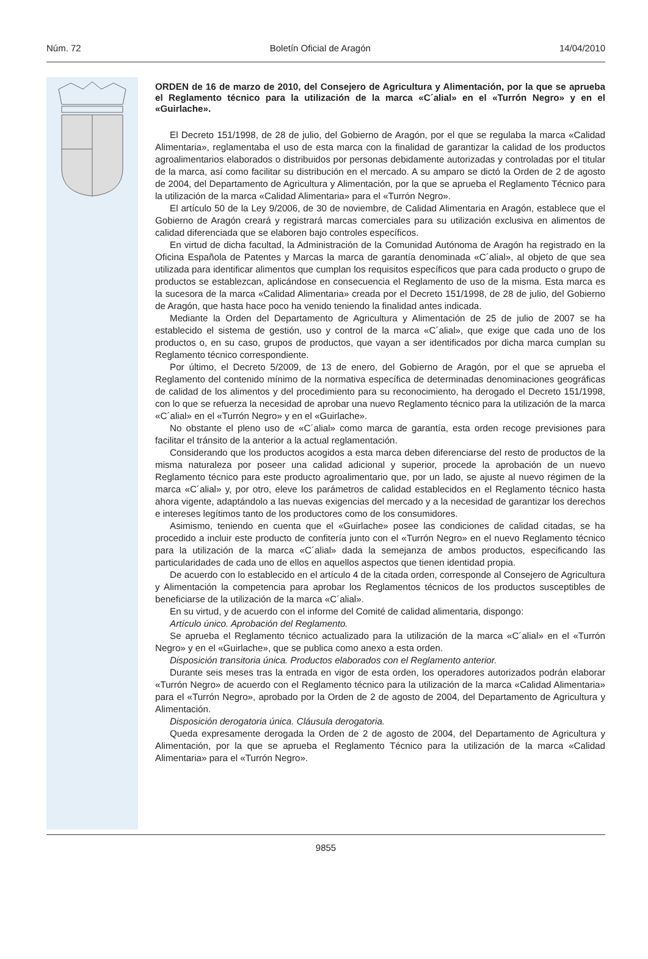Núm. 72 Boletín Oficial de Aragón 14/04/2010
ORDEN de 16 de marzo de 2010, del Consejero de Agricultura y Alimentación, por la que se aprueba el Reglamento técnico para la utilización de la marca «C´alial» en el «Turrón Negro» y en el «Guirlache».
El Decreto 151/1998, de 28 de julio, del Gobierno de Aragón, por el que se regulaba la marca «Calidad Alimentaria», reglamentaba el uso de esta marca con la finalidad de garantizar la calidad de los productos agroalimentarios elaborados o distribuidos por personas debidamente autorizadas y controladas por el titular de la marca, así como facilitar su distribución en el mercado. A su amparo se dictó la Orden de 2 de agosto de 2004, del Departamento de Agricultura y Alimentación, por la que se aprueba el Reglamento Técnico para la utilización de la marca «Calidad Alimentaria» para el «Turrón Negro».
El artículo 50 de la Ley 9/2006, de 30 de noviembre, de Calidad Alimentaria en Aragón, establece que el Gobierno de Aragón creará y registrará marcas comerciales para su utilización exclusiva en alimentos de calidad diferenciada que se elaboren bajo controles específicos.
En virtud de dicha facultad, la Administración de la Comunidad Autónoma de Aragón ha registrado en la Oficina Española de Patentes y Marcas la marca de garantía denominada «C´alial», al objeto de que sea utilizada para identificar alimentos que cumplan los requisitos específicos que para cada producto o grupo de productos se establezcan, aplicándose en consecuencia el Reglamento de uso de la misma. Esta marca es la sucesora de la marca «Calidad Alimentaria» creada por el Decreto 151/1998, de 28 de julio, del Gobierno de Aragón, que hasta hace poco ha venido teniendo la finalidad antes indicada.
Mediante la Orden del Departamento de Agricultura y Alimentación de 25 de julio de 2007 se ha establecido el sistema de gestión, uso y control de la marca «C´alial», que exige que cada uno de los productos o, en su caso, grupos de productos, que vayan a ser identificados por dicha marca cumplan su Reglamento técnico correspondiente.
Por último, el Decreto 5/2009, de 13 de enero, del Gobierno de Aragón, por el que se aprueba el Reglamento del contenido mínimo de la normativa específica de determinadas denominaciones geográficas de calidad de los alimentos y del procedimiento para su reconocimiento, ha derogado el Decreto 151/1998, con lo que se refuerza la necesidad de aprobar una nuevo Reglamento técnico para la utilización de la marca «C´alial» en el «Turrón Negro» y en el «Guirlache».
No obstante el pleno uso de «C´alial» como marca de garantía, esta orden recoge previsiones para facilitar el tránsito de la anterior a la actual reglamentación.
Considerando que los productos acogidos a esta marca deben diferenciarse del resto de productos de la misma naturaleza por poseer una calidad adicional y superior, procede la aprobación de un nuevo Reglamento técnico para este producto agroalimentario que, por un lado, se ajuste al nuevo régimen de la marca «C´alial» y, por otro, eleve los parámetros de calidad establecidos en el Reglamento técnico hasta ahora vigente, adaptándolo a las nuevas exigencias del mercado y a la necesidad de garantizar los derechos e intereses legítimos tanto de los productores como de los consumidores.
Asimismo, teniendo en cuenta que el «Guirlache» posee las condiciones de calidad citadas, se ha procedido a incluir este producto de confitería junto con el «Turrón Negro» en el nuevo Reglamento técnico para la utilización de la marca «C´alial» dada la semejanza de ambos productos, especificando las particularidades de cada uno de ellos en aquellos aspectos que tienen identidad propia.
De acuerdo con lo establecido en el artículo 4 de la citada orden, corresponde al Consejero de Agricultura y Alimentación la competencia para aprobar los Reglamentos técnicos de los productos susceptibles de beneficiarse de la utilización de la marca «C´alial».
En su virtud, y de acuerdo con el informe del Comité de calidad alimentaria, dispongo:
Artículo único. Aprobación del Reglamento.
Se aprueba el Reglamento técnico actualizado para la utilización de la marca «C´alial» en el «Turrón Negro» y en el «Guirlache», que se publica como anexo a esta orden.
Disposición transitoria única. Productos elaborados con el Reglamento anterior.
Durante seis meses tras la entrada en vigor de esta orden, los operadores autorizados podrán elaborar «Turrón Negro» de acuerdo con el Reglamento técnico para la utilización de la marca «Calidad Alimentaria» para el «Turrón Negro», aprobado por la Orden de 2 de agosto de 2004, del Departamento de Agricultura y Alimentación.
Disposición derogatoria única. Cláusula derogatoria.
Queda expresamente derogada la Orden de 2 de agosto de 2004, del Departamento de Agricultura y Alimentación, por la que se aprueba el Reglamento Técnico para la utilización de la marca «Calidad Alimentaria» para el «Turrón Negro».
9855